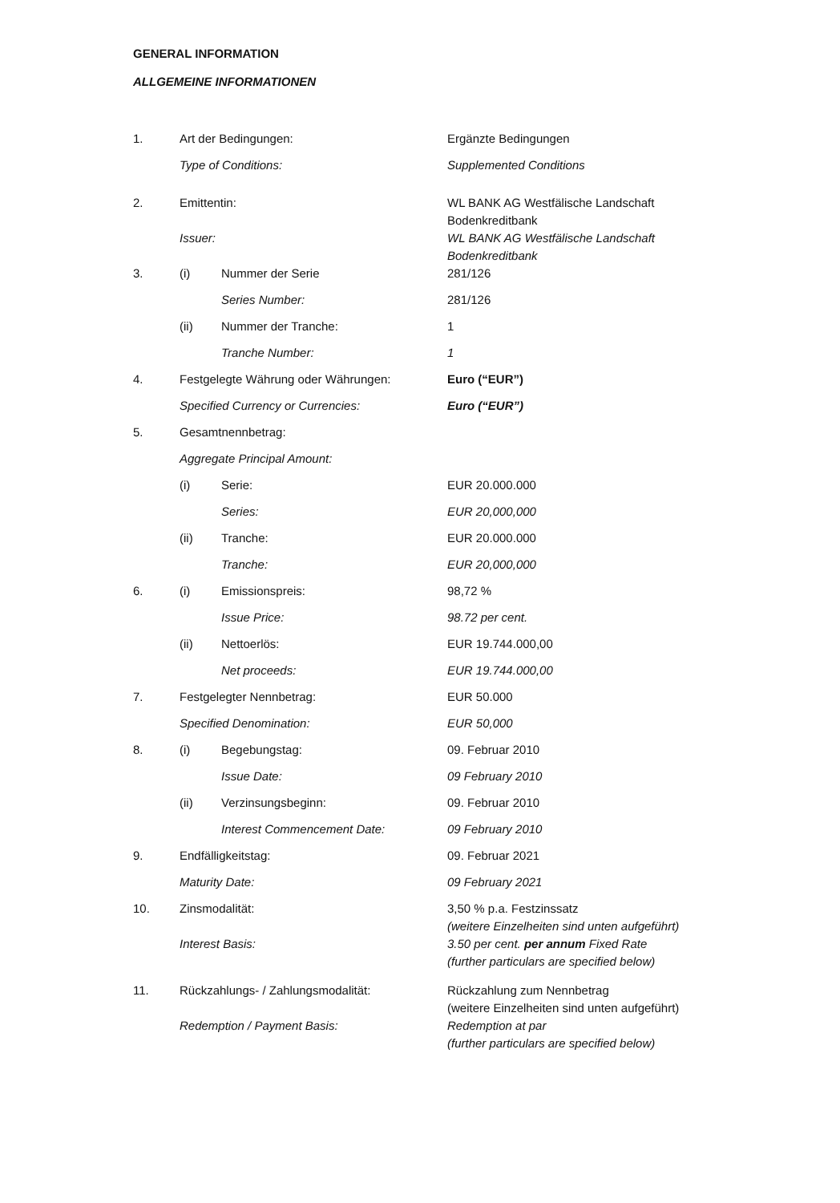GENERAL INFORMATION
ALLGEMEINE INFORMATIONEN
| 1. | Art der Bedingungen: | | Ergänzte Bedingungen |
| | Type of Conditions: | | Supplemented Conditions |
| 2. | Emittentin: | | WL BANK AG Westfälische Landschaft Bodenkreditbank |
| | Issuer: | | WL BANK AG Westfälische Landschaft Bodenkreditbank |
| 3. | (i) | Nummer der Serie | 281/126 |
| | | Series Number: | 281/126 |
| | (ii) | Nummer der Tranche: | 1 |
| | | Tranche Number: | 1 |
| 4. | Festgelegte Währung oder Währungen: | | Euro (“EUR”) |
| | Specified Currency or Currencies: | | Euro (“EUR”) |
| 5. | Gesamtnennbetrag: | | |
| | Aggregate Principal Amount: | | |
| | (i) | Serie: | EUR 20.000.000 |
| | | Series: | EUR 20,000,000 |
| | (ii) | Tranche: | EUR 20.000.000 |
| | | Tranche: | EUR 20,000,000 |
| 6. | (i) | Emissionspreis: | 98,72 % |
| | | Issue Price: | 98.72 per cent. |
| | (ii) | Nettoerlös: | EUR 19.744.000,00 |
| | | Net proceeds: | EUR 19.744.000,00 |
| 7. | Festgelegter Nennbetrag: | | EUR 50.000 |
| | Specified Denomination: | | EUR 50,000 |
| 8. | (i) | Begebungstag: | 09. Februar 2010 |
| | | Issue Date: | 09 February 2010 |
| | (ii) | Verzinsungsbeginn: | 09. Februar 2010 |
| | | Interest Commencement Date: | 09 February 2010 |
| 9. | Endfälligkeitstag: | | 09. Februar 2021 |
| | Maturity Date: | | 09 February 2021 |
| 10. | Zinsmodalität: | | 3,50 % p.a. Festzinssatz (weitere Einzelheiten sind unten aufgeführt) |
| | Interest Basis: | | 3.50 per cent. per annum Fixed Rate (further particulars are specified below) |
| 11. | Rückzahlungs- / Zahlungsmodalität: | | Rückzahlung zum Nennbetrag (weitere Einzelheiten sind unten aufgeführt) |
| | Redemption / Payment Basis: | | Redemption at par (further particulars are specified below) |